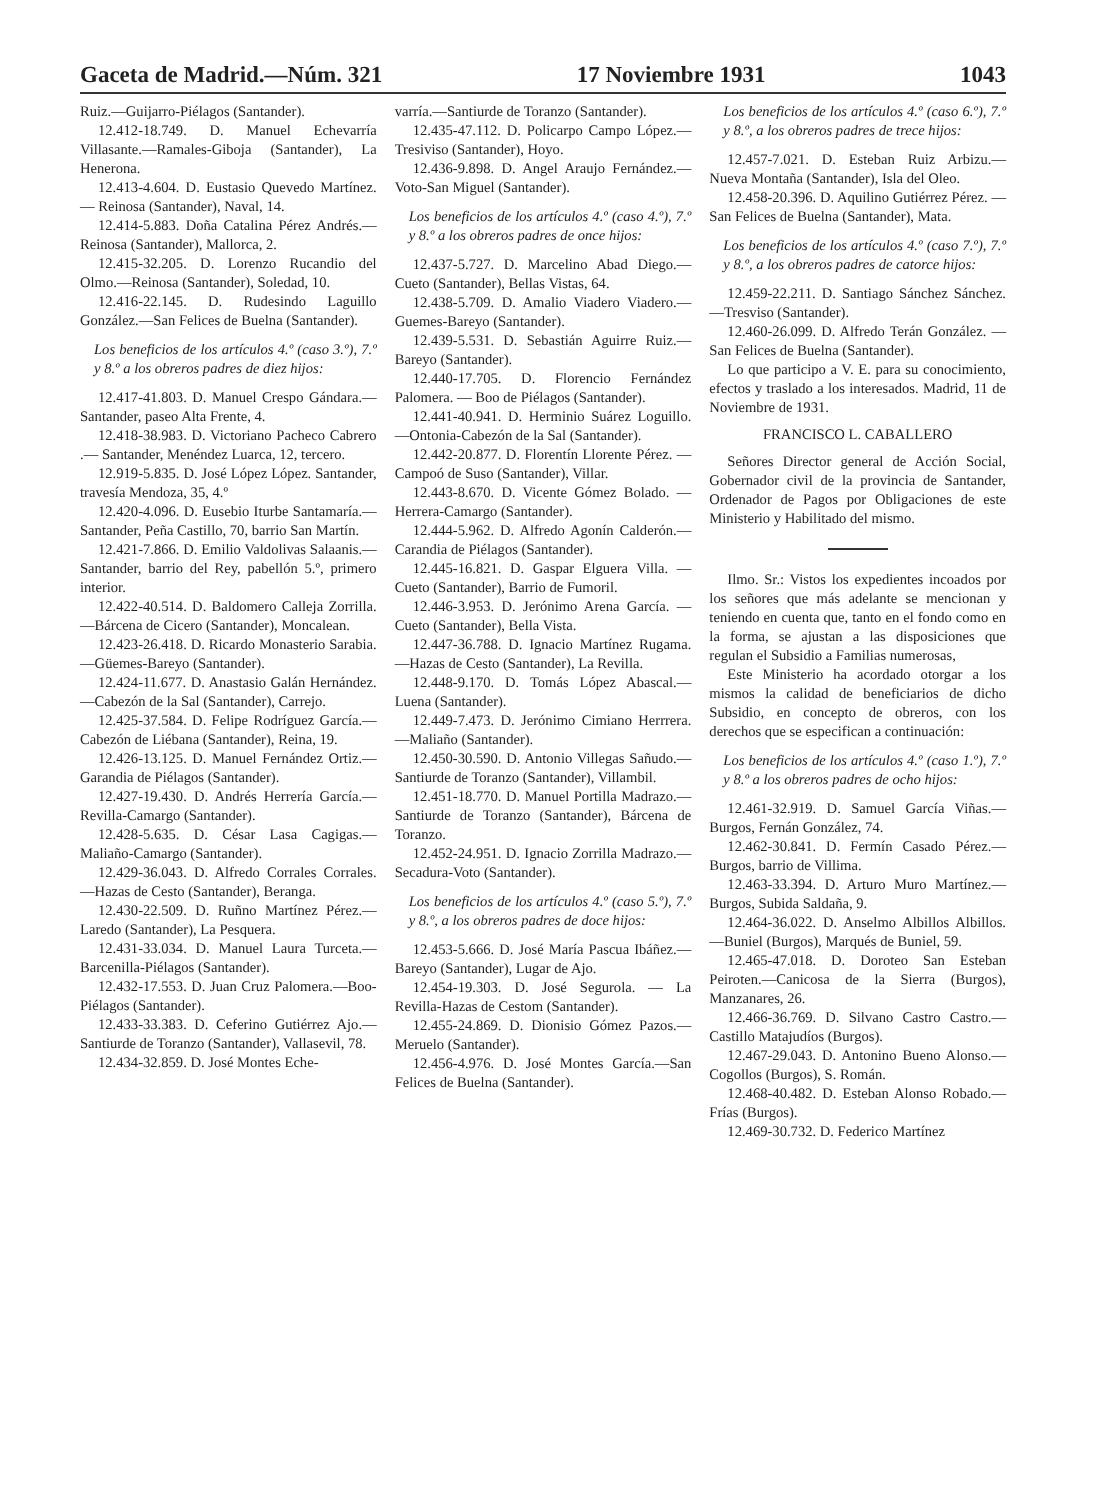Gaceta de Madrid.—Núm. 321 17 Noviembre 1931 1043
Ruiz.—Guijarro-Piélagos (Santander).
12.412-18.749. D. Manuel Echevarría Villasante.—Ramales-Giboja (Santander), La Henerona.
12.413-4.604. D. Eustasio Quevedo Martínez.— Reinosa (Santander), Naval, 14.
12.414-5.883. Doña Catalina Pérez Andrés.—Reinosa (Santander), Mallorca, 2.
12.415-32.205. D. Lorenzo Rucandio del Olmo.—Reinosa (Santander), Soledad, 10.
12.416-22.145. D. Rudesindo Laguillo González.—San Felices de Buelna (Santander).
Los beneficios de los artículos 4.º (caso 3.º), 7.º y 8.º a los obreros padres de diez hijos:
12.417-41.803. D. Manuel Crespo Gándara.—Santander, paseo Alta Frente, 4.
12.418-38.983. D. Victoriano Pacheco Cabrero .— Santander, Menéndez Luarca, 12, tercero.
12.919-5.835. D. José López López. Santander, travesía Mendoza, 35, 4.º
12.420-4.096. D. Eusebio Iturbe Santamaría.—Santander, Peña Castillo, 70, barrio San Martín.
12.421-7.866. D. Emilio Valdolivas Salaanis.—Santander, barrio del Rey, pabellón 5.º, primero interior.
12.422-40.514. D. Baldomero Calleja Zorrilla.—Bárcena de Cicero (Santander), Moncalean.
12.423-26.418. D. Ricardo Monasterio Sarabia.—Güemes-Bareyo (Santander).
12.424-11.677. D. Anastasio Galán Hernández.—Cabezón de la Sal (Santander), Carrejo.
12.425-37.584. D. Felipe Rodríguez García.—Cabezón de Liébana (Santander), Reina, 19.
12.426-13.125. D. Manuel Fernández Ortiz.—Garandia de Piélagos (Santander).
12.427-19.430. D. Andrés Herrería García.—Revilla-Camargo (Santander).
12.428-5.635. D. César Lasa Cagigas.—Maliaño-Camargo (Santander).
12.429-36.043. D. Alfredo Corrales Corrales.—Hazas de Cesto (Santander), Beranga.
12.430-22.509. D. Ruñno Martínez Pérez.—Laredo (Santander), La Pesquera.
12.431-33.034. D. Manuel Laura Turceta.—Barcenilla-Piélagos (Santander).
12.432-17.553. D. Juan Cruz Palomera.—Boo-Piélagos (Santander).
12.433-33.383. D. Ceferino Gutiérrez Ajo.—Santiurde de Toranzo (Santander), Vallasevil, 78.
12.434-32.859. D. José Montes Eche-
varría.—Santiurde de Toranzo (Santander).
12.435-47.112. D. Policarpo Campo López.—Tresiviso (Santander), Hoyo.
12.436-9.898. D. Angel Araujo Fernández.—Voto-San Miguel (Santander).
Los beneficios de los artículos 4.º (caso 4.º), 7.º y 8.º a los obreros padres de once hijos:
12.437-5.727. D. Marcelino Abad Diego.—Cueto (Santander), Bellas Vistas, 64.
12.438-5.709. D. Amalio Viadero Viadero.—Guemes-Bareyo (Santander).
12.439-5.531. D. Sebastián Aguirre Ruiz.—Bareyo (Santander).
12.440-17.705. D. Florencio Fernández Palomera. — Boo de Piélagos (Santander).
12.441-40.941. D. Herminio Suárez Loguillo.—Ontonia-Cabezón de la Sal (Santander).
12.442-20.877. D. Florentín Llorente Pérez. — Campoó de Suso (Santander), Villar.
12.443-8.670. D. Vicente Gómez Bolado. — Herrera-Camargo (Santander).
12.444-5.962. D. Alfredo Agonín Calderón.—Carandia de Piélagos (Santander).
12.445-16.821. D. Gaspar Elguera Villa. — Cueto (Santander), Barrio de Fumoril.
12.446-3.953. D. Jerónimo Arena García. — Cueto (Santander), Bella Vista.
12.447-36.788. D. Ignacio Martínez Rugama.—Hazas de Cesto (Santander), La Revilla.
12.448-9.170. D. Tomás López Abascal.—Luena (Santander).
12.449-7.473. D. Jerónimo Cimiano Herrrera.—Maliaño (Santander).
12.450-30.590. D. Antonio Villegas Sañudo.—Santiurde de Toranzo (Santander), Villambil.
12.451-18.770. D. Manuel Portilla Madrazo.—Santiurde de Toranzo (Santander), Bárcena de Toranzo.
12.452-24.951. D. Ignacio Zorrilla Madrazo.—Secadura-Voto (Santander).
Los beneficios de los artículos 4.º (caso 5.º), 7.º y 8.º, a los obreros padres de doce hijos:
12.453-5.666. D. José María Pascua Ibáñez.—Bareyo (Santander), Lugar de Ajo.
12.454-19.303. D. José Segurola. — La Revilla-Hazas de Cestom (Santander).
12.455-24.869. D. Dionisio Gómez Pazos.—Meruelo (Santander).
12.456-4.976. D. José Montes García.—San Felices de Buelna (Santander).
Los beneficios de los artículos 4.º (caso 6.º), 7.º y 8.º, a los obreros padres de trece hijos:
12.457-7.021. D. Esteban Ruiz Arbizu.—Nueva Montaña (Santander), Isla del Oleo.
12.458-20.396. D. Aquilino Gutiérrez Pérez. — San Felices de Buelna (Santander), Mata.
Los beneficios de los artículos 4.º (caso 7.º), 7.º y 8.º, a los obreros padres de catorce hijos:
12.459-22.211. D. Santiago Sánchez Sánchez.—Tresviso (Santander).
12.460-26.099. D. Alfredo Terán González. — San Felices de Buelna (Santander).
Lo que participo a V. E. para su conocimiento, efectos y traslado a los interesados. Madrid, 11 de Noviembre de 1931.
FRANCISCO L. CABALLERO
Señores Director general de Acción Social, Gobernador civil de la provincia de Santander, Ordenador de Pagos por Obligaciones de este Ministerio y Habilitado del mismo.
Ilmo. Sr.: Vistos los expedientes incoados por los señores que más adelante se mencionan y teniendo en cuenta que, tanto en el fondo como en la forma, se ajustan a las disposiciones que regulan el Subsidio a Familias numerosas,
Este Ministerio ha acordado otorgar a los mismos la calidad de beneficiarios de dicho Subsidio, en concepto de obreros, con los derechos que se especifican a continuación:
Los beneficios de los artículos 4.º (caso 1.º), 7.º y 8.º a los obreros padres de ocho hijos:
12.461-32.919. D. Samuel García Viñas.—Burgos, Fernán González, 74.
12.462-30.841. D. Fermín Casado Pérez.—Burgos, barrio de Villima.
12.463-33.394. D. Arturo Muro Martínez.—Burgos, Subida Saldaña, 9.
12.464-36.022. D. Anselmo Albillos Albillos.—Buniel (Burgos), Marqués de Buniel, 59.
12.465-47.018. D. Doroteo San Esteban Peiroten.—Canicosa de la Sierra (Burgos), Manzanares, 26.
12.466-36.769. D. Silvano Castro Castro.—Castillo Matajudíos (Burgos).
12.467-29.043. D. Antonino Bueno Alonso.—Cogollos (Burgos), S. Román.
12.468-40.482. D. Esteban Alonso Robado.—Frías (Burgos).
12.469-30.732. D. Federico Martínez